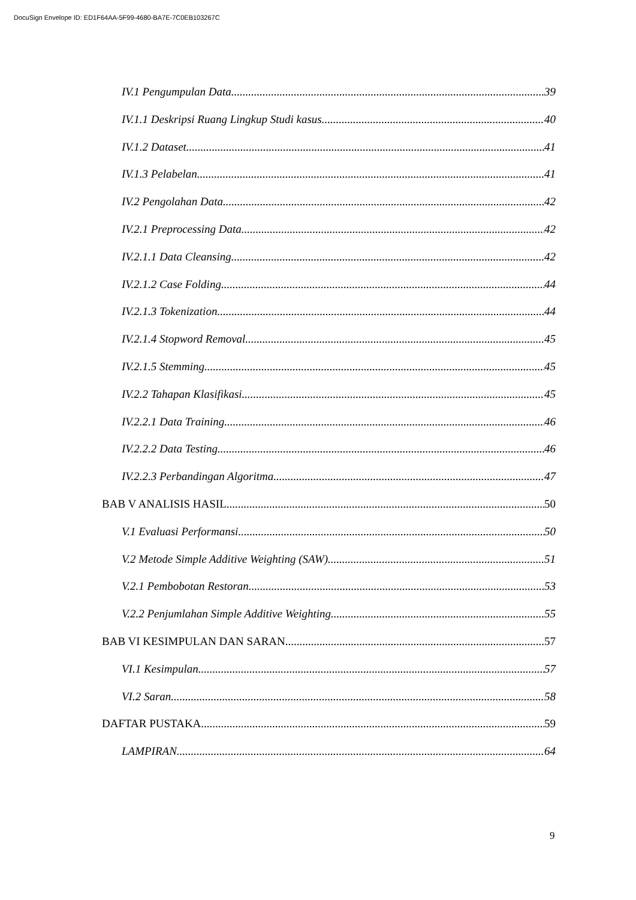DocuSign Envelope ID: ED1F64AA-5F99-4680-BA7E-7C0EB103267C
IV.1 Pengumpulan Data 39
IV.1.1 Deskripsi Ruang Lingkup Studi kasus 40
IV.1.2 Dataset 41
IV.1.3 Pelabelan 41
IV.2 Pengolahan Data 42
IV.2.1 Preprocessing Data 42
IV.2.1.1 Data Cleansing 42
IV.2.1.2 Case Folding 44
IV.2.1.3 Tokenization 44
IV.2.1.4 Stopword Removal 45
IV.2.1.5 Stemming 45
IV.2.2 Tahapan Klasifikasi 45
IV.2.2.1 Data Training 46
IV.2.2.2 Data Testing 46
IV.2.2.3 Perbandingan Algoritma 47
BAB V ANALISIS HASIL 50
V.1 Evaluasi Performansi 50
V.2 Metode Simple Additive Weighting (SAW) 51
V.2.1 Pembobotan Restoran 53
V.2.2 Penjumlahan Simple Additive Weighting 55
BAB VI KESIMPULAN DAN SARAN 57
VI.1 Kesimpulan 57
VI.2 Saran 58
DAFTAR PUSTAKA 59
LAMPIRAN 64
9